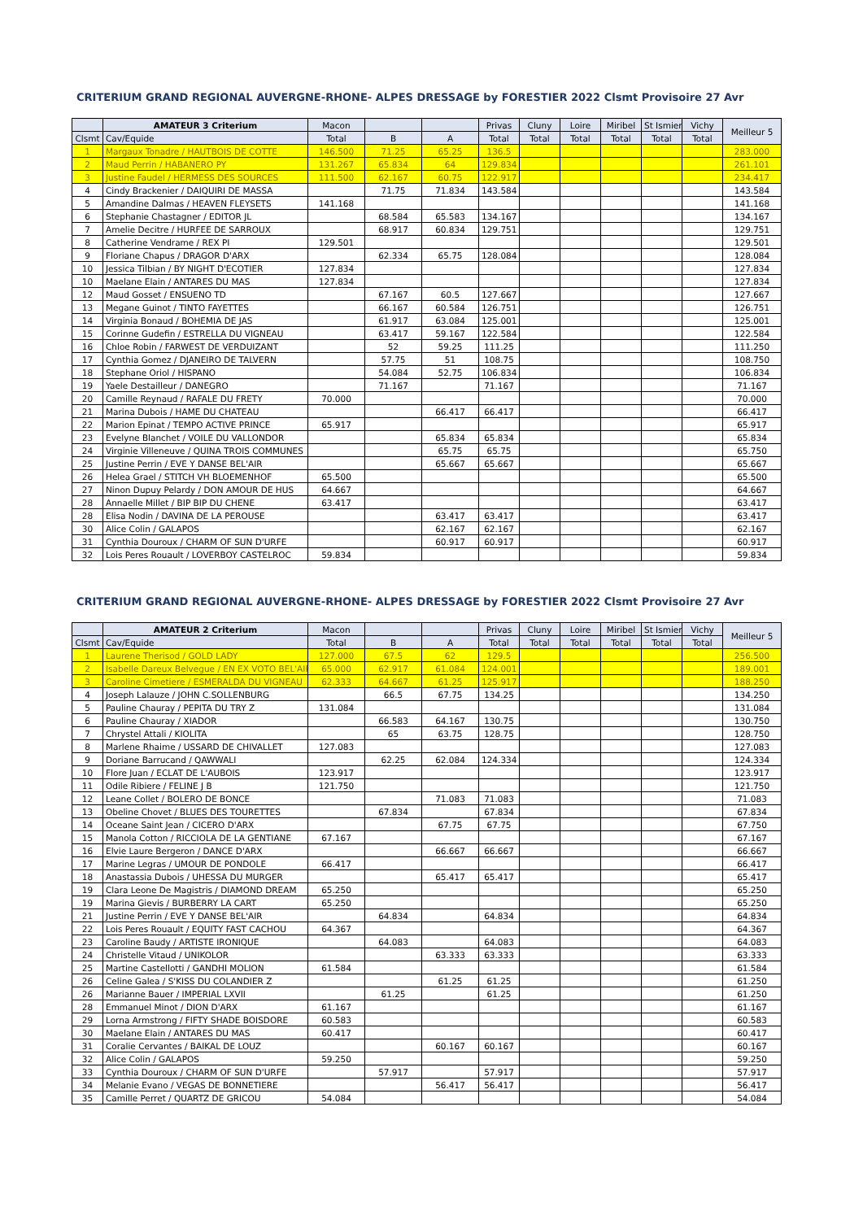CRITERIUM GRAND REGIONAL AUVERGNE-RHONE- ALPES DRESSAGE by FORESTIER 2022 Clsmt Provisoire 27 Avr
| | AMATEUR 3 Criterium | Macon | | | Privas | Cluny | Loire | Miribel | St Ismier | Vichy | Meilleur 5 |
| --- | --- | --- | --- | --- | --- | --- | --- | --- | --- | --- | --- |
| Clsmt | Cav/Equide | Total | B | A | Total | Total | Total | Total | Total | Total | |
| 1 | Margaux Tonadre / HAUTBOIS DE COTTE | 146.500 | 71.25 | 65.25 | 136.5 | | | | | | 283.000 |
| 2 | Maud Perrin / HABANERO PY | 131.267 | 65.834 | 64 | 129.834 | | | | | | 261.101 |
| 3 | Justine Faudel / HERMESS DES SOURCES | 111.500 | 62.167 | 60.75 | 122.917 | | | | | | 234.417 |
| 4 | Cindy Brackenier / DAIQUIRI DE MASSA | | 71.75 | 71.834 | 143.584 | | | | | | 143.584 |
| 5 | Amandine Dalmas / HEAVEN FLEYSETS | 141.168 | | | | | | | | | 141.168 |
| 6 | Stephanie Chastagner / EDITOR JL | | 68.584 | 65.583 | 134.167 | | | | | | 134.167 |
| 7 | Amelie Decitre / HURFEE DE SARROUX | | 68.917 | 60.834 | 129.751 | | | | | | 129.751 |
| 8 | Catherine Vendrame / REX PI | 129.501 | | | | | | | | | 129.501 |
| 9 | Floriane Chapus / DRAGOR D'ARX | | 62.334 | 65.75 | 128.084 | | | | | | 128.084 |
| 10 | Jessica Tilbian / BY NIGHT D'ECOTIER | 127.834 | | | | | | | | | 127.834 |
| 10 | Maelane Elain / ANTARES DU MAS | 127.834 | | | | | | | | | 127.834 |
| 12 | Maud Gosset / ENSUENO TD | | 67.167 | 60.5 | 127.667 | | | | | | 127.667 |
| 13 | Megane Guinot / TINTO FAYETTES | | 66.167 | 60.584 | 126.751 | | | | | | 126.751 |
| 14 | Virginia Bonaud / BOHEMIA DE JAS | | 61.917 | 63.084 | 125.001 | | | | | | 125.001 |
| 15 | Corinne Gudefin / ESTRELLA DU VIGNEAU | | 63.417 | 59.167 | 122.584 | | | | | | 122.584 |
| 16 | Chloe Robin / FARWEST DE VERDUIZANT | | 52 | 59.25 | 111.25 | | | | | | 111.250 |
| 17 | Cynthia Gomez / DJANEIRO DE TALVERN | | 57.75 | 51 | 108.75 | | | | | | 108.750 |
| 18 | Stephane Oriol / HISPANO | | 54.084 | 52.75 | 106.834 | | | | | | 106.834 |
| 19 | Yaele Destailleur / DANEGRO | | 71.167 | | 71.167 | | | | | | 71.167 |
| 20 | Camille Reynaud / RAFALE DU FRETY | 70.000 | | | | | | | | | 70.000 |
| 21 | Marina Dubois / HAME DU CHATEAU | | | 66.417 | 66.417 | | | | | | 66.417 |
| 22 | Marion Epinat / TEMPO ACTIVE PRINCE | 65.917 | | | | | | | | | 65.917 |
| 23 | Evelyne Blanchet / VOILE DU VALLONDOR | | | 65.834 | 65.834 | | | | | | 65.834 |
| 24 | Virginie Villeneuve / QUINA TROIS COMMUNES | | | 65.75 | 65.75 | | | | | | 65.750 |
| 25 | Justine Perrin / EVE Y DANSE BEL'AIR | | | 65.667 | 65.667 | | | | | | 65.667 |
| 26 | Helea Grael / STITCH VH BLOEMENHOF | 65.500 | | | | | | | | | 65.500 |
| 27 | Ninon Dupuy Pelardy / DON AMOUR DE HUS | 64.667 | | | | | | | | | 64.667 |
| 28 | Annaelle Millet / BIP BIP DU CHENE | 63.417 | | | | | | | | | 63.417 |
| 28 | Elisa Nodin / DAVINA DE LA PEROUSE | | | 63.417 | 63.417 | | | | | | 63.417 |
| 30 | Alice Colin / GALAPOS | | | 62.167 | 62.167 | | | | | | 62.167 |
| 31 | Cynthia Douroux / CHARM OF SUN D'URFE | | | 60.917 | 60.917 | | | | | | 60.917 |
| 32 | Lois Peres Rouault / LOVERBOY CASTELROC | 59.834 | | | | | | | | | 59.834 |
CRITERIUM GRAND REGIONAL AUVERGNE-RHONE- ALPES DRESSAGE by FORESTIER 2022 Clsmt Provisoire 27 Avr
| | AMATEUR 2 Criterium | Macon | | | Privas | Cluny | Loire | Miribel | St Ismier | Vichy | Meilleur 5 |
| --- | --- | --- | --- | --- | --- | --- | --- | --- | --- | --- | --- |
| Clsmt | Cav/Equide | Total | B | A | Total | Total | Total | Total | Total | Total | |
| 1 | Laurene Therisod / GOLD LADY | 127.000 | 67.5 | 62 | 129.5 | | | | | | 256.500 |
| 2 | Isabelle Dareux Belvegue / EN EX VOTO BEL'AIR | 65.000 | 62.917 | 61.084 | 124.001 | | | | | | 189.001 |
| 3 | Caroline Cimetiere / ESMERALDA DU VIGNEAU | 62.333 | 64.667 | 61.25 | 125.917 | | | | | | 188.250 |
| 4 | Joseph Lalauze / JOHN C.SOLLENBURG | | 66.5 | 67.75 | 134.25 | | | | | | 134.250 |
| 5 | Pauline Chauray / PEPITA DU TRY Z | 131.084 | | | | | | | | | 131.084 |
| 6 | Pauline Chauray / XIADOR | | 66.583 | 64.167 | 130.75 | | | | | | 130.750 |
| 7 | Chrystel Attali / KIOLITA | | 65 | 63.75 | 128.75 | | | | | | 128.750 |
| 8 | Marlene Rhaime / USSARD DE CHIVALLET | 127.083 | | | | | | | | | 127.083 |
| 9 | Doriane Barrucand / QAWWALI | | 62.25 | 62.084 | 124.334 | | | | | | 124.334 |
| 10 | Flore Juan / ECLAT DE L'AUBOIS | 123.917 | | | | | | | | | 123.917 |
| 11 | Odile Ribiere / FELINE J B | 121.750 | | | | | | | | | 121.750 |
| 12 | Leane Collet / BOLERO DE BONCE | | | 71.083 | 71.083 | | | | | | 71.083 |
| 13 | Obeline Chovet / BLUES DES TOURETTES | | 67.834 | | 67.834 | | | | | | 67.834 |
| 14 | Oceane Saint Jean / CICERO D'ARX | | | 67.75 | 67.75 | | | | | | 67.750 |
| 15 | Manola Cotton / RICCIOLA DE LA GENTIANE | 67.167 | | | | | | | | | 67.167 |
| 16 | Elvie Laure Bergeron / DANCE D'ARX | | | 66.667 | 66.667 | | | | | | 66.667 |
| 17 | Marine Legras / UMOUR DE PONDOLE | 66.417 | | | | | | | | | 66.417 |
| 18 | Anastassia Dubois / UHESSA DU MURGER | | | 65.417 | 65.417 | | | | | | 65.417 |
| 19 | Clara Leone De Magistris / DIAMOND DREAM | 65.250 | | | | | | | | | 65.250 |
| 19 | Marina Gievis / BURBERRY LA CART | 65.250 | | | | | | | | | 65.250 |
| 21 | Justine Perrin / EVE Y DANSE BEL'AIR | | 64.834 | | 64.834 | | | | | | 64.834 |
| 22 | Lois Peres Rouault / EQUITY FAST CACHOU | 64.367 | | | | | | | | | 64.367 |
| 23 | Caroline Baudy / ARTISTE IRONIQUE | | 64.083 | | 64.083 | | | | | | 64.083 |
| 24 | Christelle Vitaud / UNIKOLOR | | | 63.333 | 63.333 | | | | | | 63.333 |
| 25 | Martine Castellotti / GANDHI MOLION | 61.584 | | | | | | | | | 61.584 |
| 26 | Celine Galea / S'KISS DU COLANDIER Z | | | 61.25 | 61.25 | | | | | | 61.250 |
| 26 | Marianne Bauer / IMPERIAL LXVII | | 61.25 | | 61.25 | | | | | | 61.250 |
| 28 | Emmanuel Minot / DION D'ARX | 61.167 | | | | | | | | | 61.167 |
| 29 | Lorna Armstrong / FIFTY SHADE BOISDORE | 60.583 | | | | | | | | | 60.583 |
| 30 | Maelane Elain / ANTARES DU MAS | 60.417 | | | | | | | | | 60.417 |
| 31 | Coralie Cervantes / BAIKAL DE LOUZ | | | 60.167 | 60.167 | | | | | | 60.167 |
| 32 | Alice Colin / GALAPOS | 59.250 | | | | | | | | | 59.250 |
| 33 | Cynthia Douroux / CHARM OF SUN D'URFE | | 57.917 | | 57.917 | | | | | | 57.917 |
| 34 | Melanie Evano / VEGAS DE BONNETIERE | | | 56.417 | 56.417 | | | | | | 56.417 |
| 35 | Camille Perret / QUARTZ DE GRICOU | 54.084 | | | | | | | | | 54.084 |